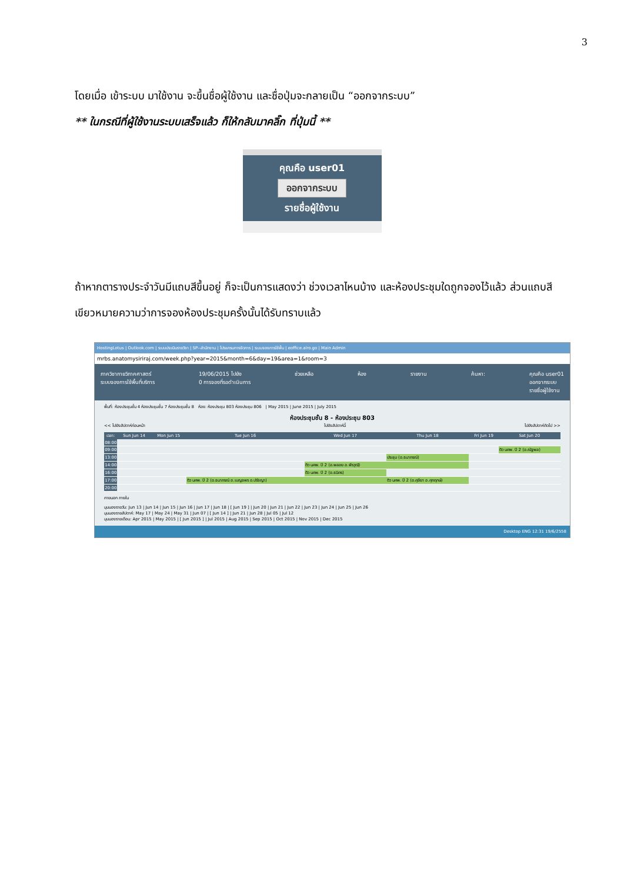3
โดยเมื่อ เข้าระบบ มาใช้งาน จะขึ้นชื่อผู้ใช้งาน และชื่อปุ่มจะกลายเป็น “ออกจากระบบ”
** ในกรณีที่ผู้ใช้งานระบบเสร็จแล้ว ก็ให้กลับมาคลิ๊ก ที่ปุ่มนี้ **
คุณคือ user01
ออกจากระบบ
รายชื่อผู้ใช้งาน
ถ้าหากตารางประจำวันมีแถบสีขึ้นอยู่ ก็จะเป็นการแสดงว่า ช่วงเวลาไหนบ้าง และห้องประชุมใดถูกจองไว้แล้ว ส่วนแถบสีเขียวหมายความว่าการจองห้องประชุมครั้งนั้นได้รับทราบแล้ว
HostingLotus | Outlook.com | ระบบประเมินรายวิชา | SP--สำนักงาน | โปรแกรมการจัดการ | ระบบจองการใช้พื้น | eoffice.alro.go | Main Admin
mrbs.anatomysiriraj.com/week.php?year=2015&month=6&day=19&area=1&room=3
ภาควิชากายวิภาคศาสตร์
ระบบจองการใช้พื้นที่บริการ 19/06/2015 ไปยัง
0 การจองที่รอดำเนินการ ช่วยเหลือ ห้อง รายงาน ค้นหา: คุณคือ user01
ออกจากระบบ
รายชื่อผู้ใช้งาน
พื้นที่: ห้องประชุมชั้น 4 ห้องประชุมชั้น 7 ห้องประชุมชั้น 8 ห้อง: ห้องประชุม 803 ห้องประชุม 806 | May 2015 | June 2015 | July 2015
ห้องประชุมชั้น 8 - ห้องประชุม 803
<< ไปยังสัปดาห์ก่อนหน้า ไปยังสัปดาห์นี้ ไปยังสัปดาห์ถัดไป >>
| เวลา: | Sun Jun 14 | Mon Jun 15 | Tue Jun 16 | Wed Jun 17 | Thu Jun 18 | Fri Jun 19 | Sat Jun 20 |
| --- | --- | --- | --- | --- | --- | --- | --- |
| 08:00 | | | | | | | |
| 09:00 | | | | | | | ติว นศพ. ปี 2 (อ.ณัฐพล) |
| 13:00 | | | | | ประชุม (อ.ธนาภรณ์) | | |
| 14:00 | | | | ติว นศพ. ปี 2 (อ.พลอย อ.พีรวุฒิ) | | | |
| 16:00 | | | | ติว นศพ. ปี 2 (อ.ธนิศร) | | | |
| 17:00 | | | ติว นศพ. ปี 2 (อ.ธนาภรณ์ อ.เบญจพร อ.ปรัชญา) | | ติว นศพ. ปี 2 (อ.ศุลียา อ.ศุภฤกษ์) | | |
| 20:00 | | | | | | | |
ภายนอก ภายใน
มุมมองรายวัน: Jun 13 | Jun 14 | Jun 15 | Jun 16 | Jun 17 | Jun 18 | [ Jun 19 ] | Jun 20 | Jun 21 | Jun 22 | Jun 23 | Jun 24 | Jun 25 | Jun 26
มุมมองรายสัปดาห์: May 17 | May 24 | May 31 | Jun 07 | [ Jun 14 ] | Jun 21 | Jun 28 | Jul 05 | Jul 12
มุมมองรายเดือน: Apr 2015 | May 2015 | [ Jun 2015 ] | Jul 2015 | Aug 2015 | Sep 2015 | Oct 2015 | Nov 2015 | Dec 2015
Desktop ENG 12:31 19/6/2558